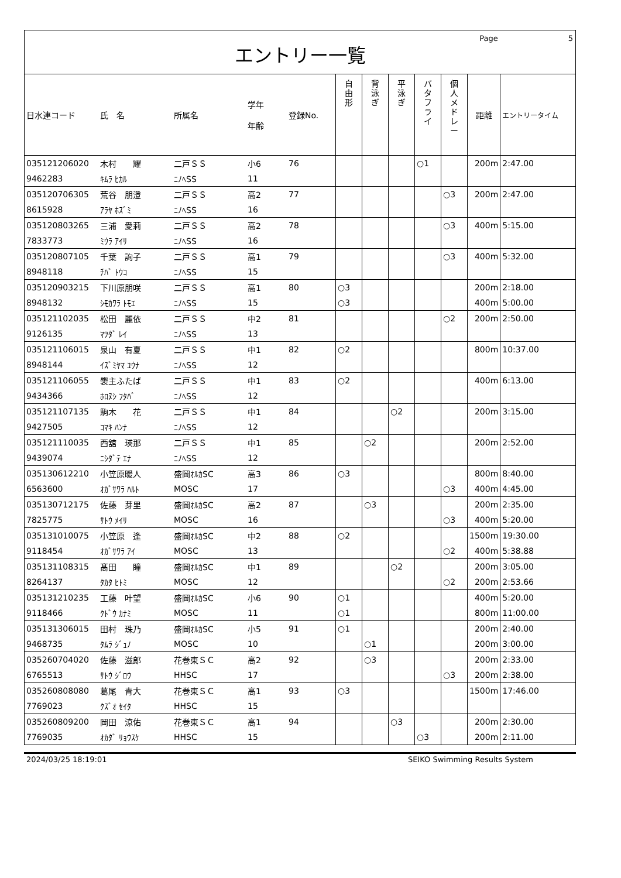Page 5
エントリー一覧
| 日水連コード | 氏 名 | 所属名 | 学年 年齢 | 登録No. | 自 由 形 | 背 泳 ぎ | 平 泳 ぎ | バ タ フ ラ イ | 個 人 メ ド レ ー | 距離 | エントリータイム |
| --- | --- | --- | --- | --- | --- | --- | --- | --- | --- | --- | --- |
| 035121206020 | 木村 耀 | 二戸ＳＳ | 小6 | 76 | | | | ○1 | | 200m | 2:47.00 |
| 9462283 | ｷﾑﾗ ﾋｶﾙ | ﾆﾉﾍSS | 11 | | | | | | | | |
| 035120706305 | 荒谷 朋澄 | 二戸ＳＳ | 高2 | 77 | | | | | ○3 | 200m | 2:47.00 |
| 8615928 | ｱﾗﾔ ﾎｽﾞﾐ | ﾆﾉﾍSS | 16 | | | | | | | | |
| 035120803265 | 三浦 愛莉 | 二戸ＳＳ | 高2 | 78 | | | | | ○3 | 400m | 5:15.00 |
| 7833773 | ﾐｳﾗ ｱｲﾘ | ﾆﾉﾍSS | 16 | | | | | | | | |
| 035120807105 | 千葉 詢子 | 二戸ＳＳ | 高1 | 79 | | | | | ○3 | 400m | 5:32.00 |
| 8948118 | ﾁﾊﾞ ﾄｳｺ | ﾆﾉﾍSS | 15 | | | | | | | | |
| 035120903215 | 下川原朋咲 | 二戸ＳＳ | 高1 | 80 | ○3 | | | | | 200m | 2:18.00 |
| 8948132 | ｼﾓｶﾜﾗ ﾄﾓｴ | ﾆﾉﾍSS | 15 | | ○3 | | | | | 400m | 5:00.00 |
| 035121102035 | 松田 麗依 | 二戸ＳＳ | 中2 | 81 | | | | | ○2 | 200m | 2:50.00 |
| 9126135 | ﾏﾂﾀﾞ ﾚｲ | ﾆﾉﾍSS | 13 | | | | | | | | |
| 035121106015 | 泉山 有夏 | 二戸ＳＳ | 中1 | 82 | ○2 | | | | | 800m | 10:37.00 |
| 8948144 | ｲｽﾞﾐﾔﾏ ﾕｳﾅ | ﾆﾉﾍSS | 12 | | | | | | | | |
| 035121106055 | 褜主ふたば | 二戸ＳＳ | 中1 | 83 | ○2 | | | | | 400m | 6:13.00 |
| 9434366 | ﾎﾛﾇｼ ﾌﾀﾊﾞ | ﾆﾉﾍSS | 12 | | | | | | | | |
| 035121107135 | 駒木 花 | 二戸ＳＳ | 中1 | 84 | | | ○2 | | | 200m | 3:15.00 |
| 9427505 | ｺﾏｷ ﾊﾝﾅ | ﾆﾉﾍSS | 12 | | | | | | | | |
| 035121110035 | 西舘 瑛那 | 二戸ＳＳ | 中1 | 85 | | ○2 | | | | 200m | 2:52.00 |
| 9439074 | ﾆｼﾀﾞﾃ ｴﾅ | ﾆﾉﾍSS | 12 | | | | | | | | |
| 035130612210 | 小笠原暖人 | 盛岡ｵﾙｶSC | 高3 | 86 | ○3 | | | | | 800m | 8:40.00 |
| 6563600 | ｵｶﾞｻﾜﾗ ﾊﾙﾄ | MOSC | 17 | | | | | | ○3 | 400m | 4:45.00 |
| 035130712175 | 佐藤 芽里 | 盛岡ｵﾙｶSC | 高2 | 87 | | ○3 | | | | 200m | 2:35.00 |
| 7825775 | ｻﾄｳ ﾒｲﾘ | MOSC | 16 | | | | | | ○3 | 400m | 5:20.00 |
| 035131010075 | 小笠原 逢 | 盛岡ｵﾙｶSC | 中2 | 88 | ○2 | | | | | 1500m | 19:30.00 |
| 9118454 | ｵｶﾞｻﾜﾗ ｱｲ | MOSC | 13 | | | | | | ○2 | 400m | 5:38.88 |
| 035131108315 | 髙田 瞳 | 盛岡ｵﾙｶSC | 中1 | 89 | | | ○2 | | | 200m | 3:05.00 |
| 8264137 | ﾀｶﾀ ﾋﾄﾐ | MOSC | 12 | | | | | | ○2 | 200m | 2:53.66 |
| 035131210235 | 工藤 叶望 | 盛岡ｵﾙｶSC | 小6 | 90 | ○1 | | | | | 400m | 5:20.00 |
| 9118466 | ｸﾄﾞｳ ｶﾅﾐ | MOSC | 11 | | ○1 | | | | | 800m | 11:00.00 |
| 035131306015 | 田村 珠乃 | 盛岡ｵﾙｶSC | 小5 | 91 | ○1 | | | | | 200m | 2:40.00 |
| 9468735 | ﾀﾑﾗ ｼﾞｭﾉ | MOSC | 10 | | | ○1 | | | | 200m | 3:00.00 |
| 035260704020 | 佐藤 滋郎 | 花巻東ＳＣ | 高2 | 92 | | ○3 | | | | 200m | 2:33.00 |
| 6765513 | ｻﾄｳ ｼﾞﾛｳ | HHSC | 17 | | | | | | ○3 | 200m | 2:38.00 |
| 035260808080 | 葛尾 青大 | 花巻東ＳＣ | 高1 | 93 | ○3 | | | | | 1500m | 17:46.00 |
| 7769023 | ｸｽﾞｵ ｾｲﾀ | HHSC | 15 | | | | | | | | |
| 035260809200 | 岡田 涼佑 | 花巻東ＳＣ | 高1 | 94 | | | ○3 | | | 200m | 2:30.00 |
| 7769035 | ｵｶﾀﾞ ﾘｮｳｽｹ | HHSC | 15 | | | | | ○3 | | 200m | 2:11.00 |
2024/03/25 18:19:01 SEIKO Swimming Results System